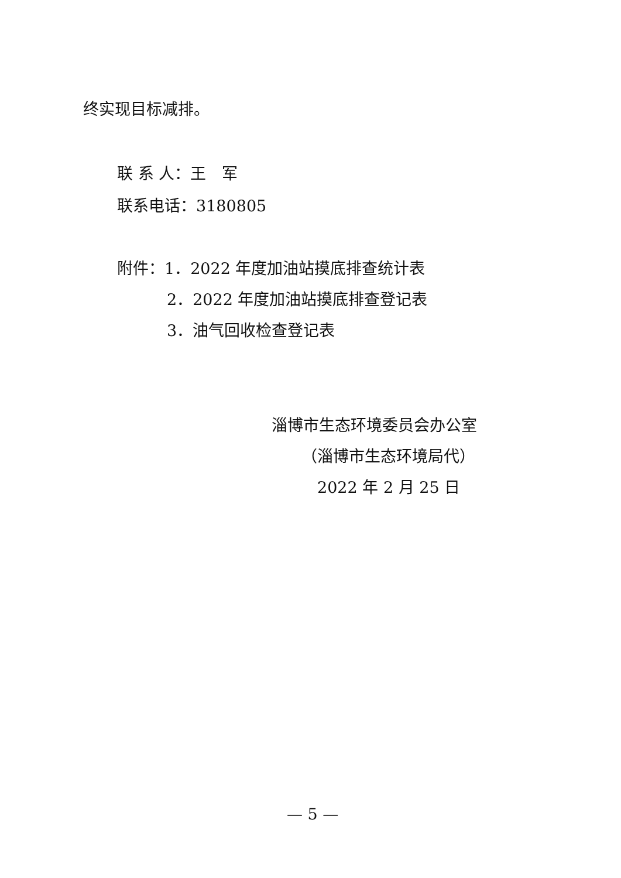终实现目标减排。
联 系 人：王　军
联系电话：3180805
附件：1．2022 年度加油站摸底排查统计表
2．2022 年度加油站摸底排查登记表
3．油气回收检查登记表
淄博市生态环境委员会办公室
（淄博市生态环境局代）
2022 年 2 月 25 日
— 5 —